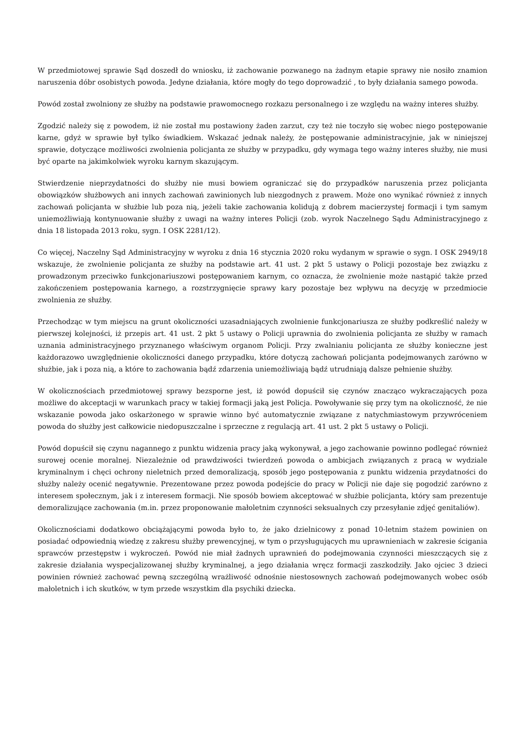W przedmiotowej sprawie Sąd doszedł do wniosku, iż zachowanie pozwanego na żadnym etapie sprawy nie nosiło znamion naruszenia dóbr osobistych powoda. Jedyne działania, które mogły do tego doprowadzić , to były działania samego powoda.
Powód został zwolniony ze służby na podstawie prawomocnego rozkazu personalnego i ze względu na ważny interes służby.
Zgodzić należy się z powodem, iż nie został mu postawiony żaden zarzut, czy też nie toczyło się wobec niego postępowanie karne, gdyż w sprawie był tylko świadkiem. Wskazać jednak należy, że postępowanie administracyjnie, jak w niniejszej sprawie, dotyczące możliwości zwolnienia policjanta ze służby w przypadku, gdy wymaga tego ważny interes służby, nie musi być oparte na jakimkolwiek wyroku karnym skazującym.
Stwierdzenie nieprzydatności do służby nie musi bowiem ograniczać się do przypadków naruszenia przez policjanta obowiązków służbowych ani innych zachowań zawinionych lub niezgodnych z prawem. Może ono wynikać również z innych zachowań policjanta w służbie lub poza nią, jeżeli takie zachowania kolidują z dobrem macierzystej formacji i tym samym uniemożliwiają kontynuowanie służby z uwagi na ważny interes Policji (zob. wyrok Naczelnego Sądu Administracyjnego z dnia 18 listopada 2013 roku, sygn. I OSK 2281/12).
Co więcej, Naczelny Sąd Administracyjny w wyroku z dnia 16 stycznia 2020 roku wydanym w sprawie o sygn. I OSK 2949/18 wskazuje, że zwolnienie policjanta ze służby na podstawie art. 41 ust. 2 pkt 5 ustawy o Policji pozostaje bez związku z prowadzonym przeciwko funkcjonariuszowi postępowaniem karnym, co oznacza, że zwolnienie może nastąpić także przed zakończeniem postępowania karnego, a rozstrzygnięcie sprawy kary pozostaje bez wpływu na decyzję w przedmiocie zwolnienia ze służby.
Przechodząc w tym miejscu na grunt okoliczności uzasadniających zwolnienie funkcjonariusza ze służby podkreślić należy w pierwszej kolejności, iż przepis art. 41 ust. 2 pkt 5 ustawy o Policji uprawnia do zwolnienia policjanta ze służby w ramach uznania administracyjnego przyznanego właściwym organom Policji. Przy zwalnianiu policjanta ze służby konieczne jest każdorazowo uwzględnienie okoliczności danego przypadku, które dotyczą zachowań policjanta podejmowanych zarówno w służbie, jak i poza nią, a które to zachowania bądź zdarzenia uniemożliwiają bądź utrudniają dalsze pełnienie służby.
W okolicznościach przedmiotowej sprawy bezsporne jest, iż powód dopuścił się czynów znacząco wykraczających poza możliwe do akceptacji w warunkach pracy w takiej formacji jaką jest Policja. Powoływanie się przy tym na okoliczność, że nie wskazanie powoda jako oskarżonego w sprawie winno być automatycznie związane z natychmiastowym przywróceniem powoda do służby jest całkowicie niedopuszczalne i sprzeczne z regulacją art. 41 ust. 2 pkt 5 ustawy o Policji.
Powód dopuścił się czynu nagannego z punktu widzenia pracy jaką wykonywał, a jego zachowanie powinno podlegać również surowej ocenie moralnej. Niezależnie od prawdziwości twierdzeń powoda o ambicjach związanych z pracą w wydziale kryminalnym i chęci ochrony nieletnich przed demoralizacją, sposób jego postępowania z punktu widzenia przydatności do służby należy ocenić negatywnie. Prezentowane przez powoda podejście do pracy w Policji nie daje się pogodzić zarówno z interesem społecznym, jak i z interesem formacji. Nie sposób bowiem akceptować w służbie policjanta, który sam prezentuje demoralizujące zachowania (m.in. przez proponowanie małoletnim czynności seksualnych czy przesyłanie zdjęć genitaliów).
Okolicznościami dodatkowo obciążającymi powoda było to, że jako dzielnicowy z ponad 10-letnim stażem powinien on posiadać odpowiednią wiedzę z zakresu służby prewencyjnej, w tym o przysługujących mu uprawnieniach w zakresie ścigania sprawców przestępstw i wykroczeń. Powód nie miał żadnych uprawnień do podejmowania czynności mieszczących się z zakresie działania wyspecjalizowanej służby kryminalnej, a jego działania wręcz formacji zaszkodziły. Jako ojciec 3 dzieci powinien również zachować pewną szczególną wrażliwość odnośnie niestosownych zachowań podejmowanych wobec osób małoletnich i ich skutków, w tym przede wszystkim dla psychiki dziecka.